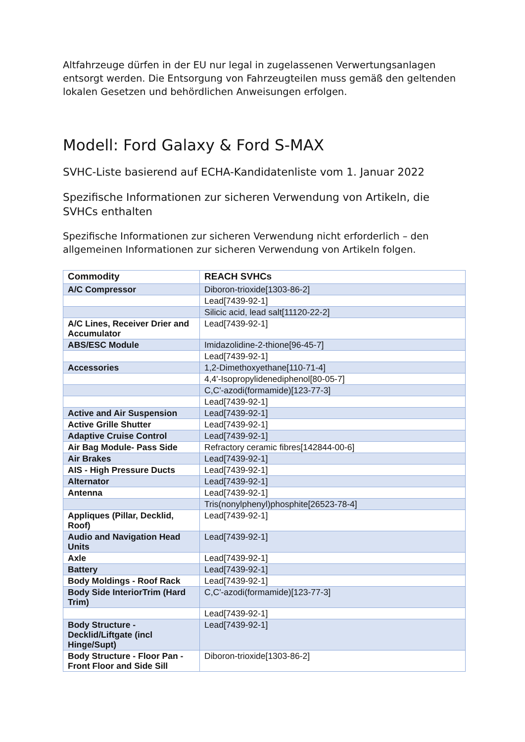Altfahrzeuge dürfen in der EU nur legal in zugelassenen Verwertungsanlagen entsorgt werden. Die Entsorgung von Fahrzeugteilen muss gemäß den geltenden lokalen Gesetzen und behördlichen Anweisungen erfolgen.
Modell: Ford Galaxy & Ford S-MAX
SVHC-Liste basierend auf ECHA-Kandidatenliste vom 1. Januar 2022
Spezifische Informationen zur sicheren Verwendung von Artikeln, die SVHCs enthalten
Spezifische Informationen zur sicheren Verwendung nicht erforderlich – den allgemeinen Informationen zur sicheren Verwendung von Artikeln folgen.
| Commodity | REACH SVHCs |
| --- | --- |
| A/C Compressor | Diboron-trioxide[1303-86-2] |
| | Lead[7439-92-1] |
| | Silicic acid, lead salt[11120-22-2] |
| A/C Lines, Receiver Drier and Accumulator | Lead[7439-92-1] |
| ABS/ESC Module | Imidazolidine-2-thione[96-45-7] |
| | Lead[7439-92-1] |
| Accessories | 1,2-Dimethoxyethane[110-71-4] |
| | 4,4'-Isopropylidenediphenol[80-05-7] |
| | C,C'-azodi(formamide)[123-77-3] |
| | Lead[7439-92-1] |
| Active and Air Suspension | Lead[7439-92-1] |
| Active Grille Shutter | Lead[7439-92-1] |
| Adaptive Cruise Control | Lead[7439-92-1] |
| Air Bag Module- Pass Side | Refractory ceramic fibres[142844-00-6] |
| Air Brakes | Lead[7439-92-1] |
| AIS - High Pressure Ducts | Lead[7439-92-1] |
| Alternator | Lead[7439-92-1] |
| Antenna | Lead[7439-92-1] |
| | Tris(nonylphenyl)phosphite[26523-78-4] |
| Appliques (Pillar, Decklid, Roof) | Lead[7439-92-1] |
| Audio and Navigation Head Units | Lead[7439-92-1] |
| Axle | Lead[7439-92-1] |
| Battery | Lead[7439-92-1] |
| Body Moldings - Roof Rack | Lead[7439-92-1] |
| Body Side InteriorTrim (Hard Trim) | C,C'-azodi(formamide)[123-77-3] |
| | Lead[7439-92-1] |
| Body Structure - Decklid/Liftgate (incl Hinge/Supt) | Lead[7439-92-1] |
| Body Structure - Floor Pan - Front Floor and Side Sill | Diboron-trioxide[1303-86-2] |